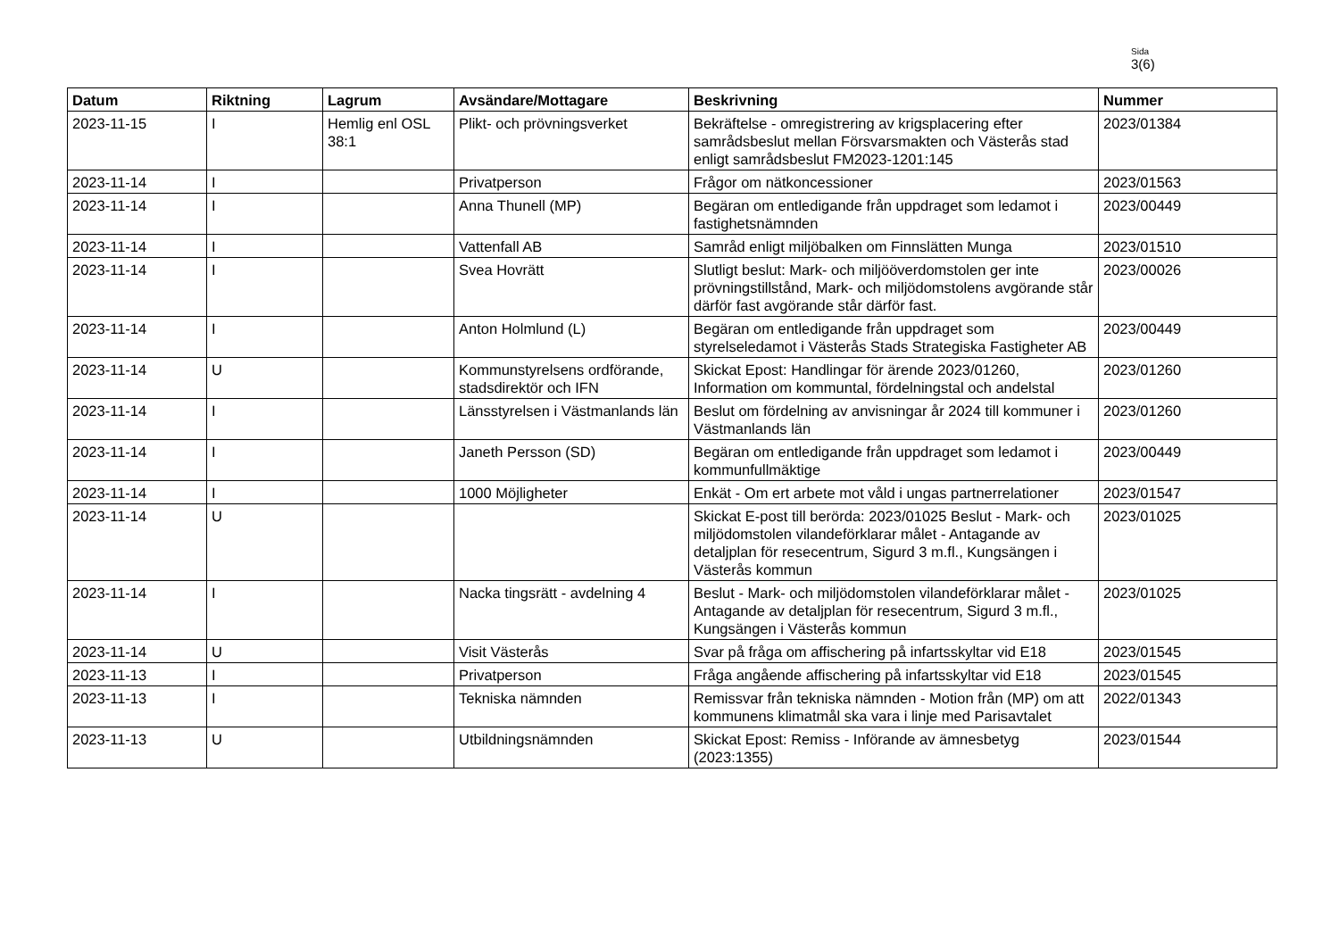Sida
3(6)
| Datum | Riktning | Lagrum | Avsändare/Mottagare | Beskrivning | Nummer |
| --- | --- | --- | --- | --- | --- |
| 2023-11-15 | I | Hemlig enl OSL 38:1 | Plikt- och prövningsverket | Bekräftelse - omregistrering av krigsplacering efter samrådsbeslut mellan Försvarsmakten och Västerås stad enligt samrådsbeslut FM2023-1201:145 | 2023/01384 |
| 2023-11-14 | I | | Privatperson | Frågor om nätkoncessioner | 2023/01563 |
| 2023-11-14 | I | | Anna Thunell (MP) | Begäran om entledigande från uppdraget som ledamot i fastighetsnämnden | 2023/00449 |
| 2023-11-14 | I | | Vattenfall AB | Samråd enligt miljöbalken om Finnslätten Munga | 2023/01510 |
| 2023-11-14 | I | | Svea Hovrätt | Slutligt beslut: Mark- och miljööverdomstolen ger inte prövningstillstånd, Mark- och miljödomstolens avgörande står därför fast avgörande står därför fast. | 2023/00026 |
| 2023-11-14 | I | | Anton Holmlund (L) | Begäran om entledigande från uppdraget som styrelseledamot i Västerås Stads Strategiska Fastigheter AB | 2023/00449 |
| 2023-11-14 | U | | Kommunstyrelsens ordförande, stadsdirektör och IFN | Skickat Epost: Handlingar för ärende 2023/01260, Information om kommuntal, fördelningstal och andelstal | 2023/01260 |
| 2023-11-14 | I | | Länsstyrelsen i Västmanlands län | Beslut om fördelning av anvisningar år 2024 till kommuner i Västmanlands län | 2023/01260 |
| 2023-11-14 | I | | Janeth Persson (SD) | Begäran om entledigande från uppdraget som ledamot i kommunfullmäktige | 2023/00449 |
| 2023-11-14 | I | | 1000 Möjligheter | Enkät - Om ert arbete mot våld i ungas partnerrelationer | 2023/01547 |
| 2023-11-14 | U | | | Skickat E-post till berörda: 2023/01025 Beslut - Mark- och miljödomstolen vilandeförklarar målet - Antagande av detaljplan för resecentrum, Sigurd 3 m.fl., Kungsängen i Västerås kommun | 2023/01025 |
| 2023-11-14 | I | | Nacka tingsrätt - avdelning 4 | Beslut - Mark- och miljödomstolen vilandeförklarar målet - Antagande av detaljplan för resecentrum, Sigurd 3 m.fl., Kungsängen i Västerås kommun | 2023/01025 |
| 2023-11-14 | U | | Visit Västerås | Svar på fråga om affischering på infartsskyltar vid E18 | 2023/01545 |
| 2023-11-13 | I | | Privatperson | Fråga angående affischering på infartsskyltar vid E18 | 2023/01545 |
| 2023-11-13 | I | | Tekniska nämnden | Remissvar från tekniska nämnden - Motion från (MP) om att kommunens klimatmål ska vara i linje med Parisavtalet | 2022/01343 |
| 2023-11-13 | U | | Utbildningsnämnden | Skickat Epost: Remiss - Införande av ämnesbetyg (2023:1355) | 2023/01544 |